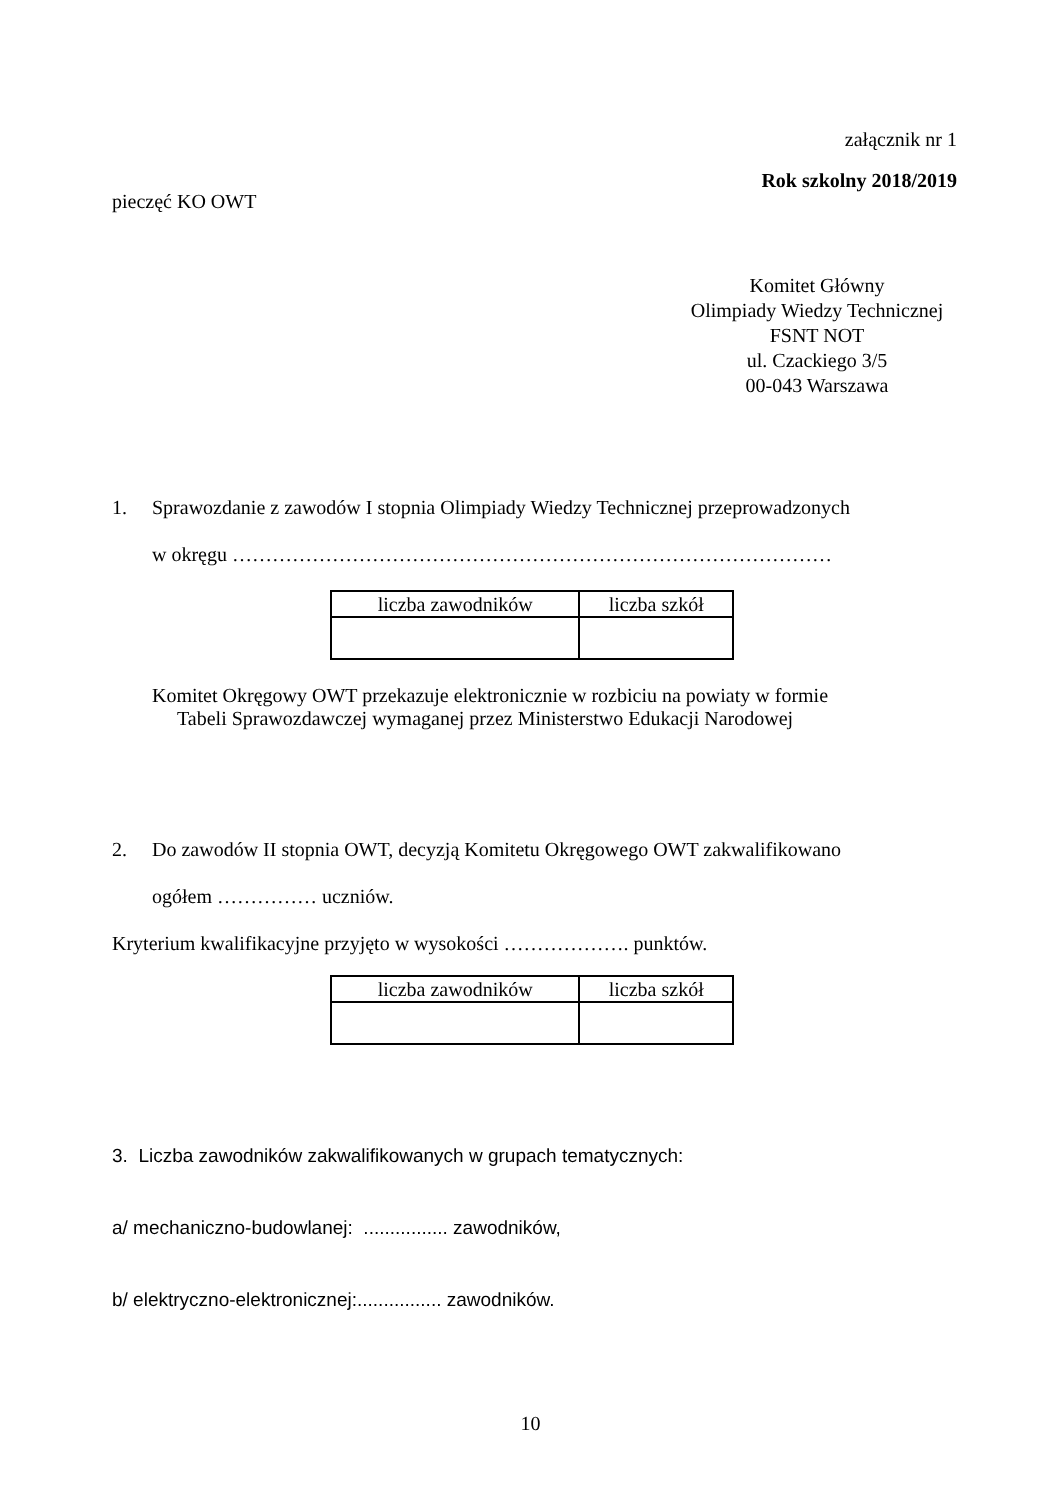załącznik nr 1
Rok szkolny 2018/2019
pieczęć KO OWT
Komitet Główny
Olimpiady Wiedzy Technicznej
FSNT NOT
ul. Czackiego 3/5
00-043 Warszawa
1. Sprawozdanie z zawodów I stopnia Olimpiady Wiedzy Technicznej przeprowadzonych
w okręgu ………………………………………………………………………………
| liczba zawodników | liczba szkół |
Komitet Okręgowy OWT przekazuje elektronicznie w rozbiciu na powiaty w formie
Tabeli Sprawozdawczej wymaganej przez Ministerstwo Edukacji Narodowej
2. Do zawodów II stopnia OWT, decyzją Komitetu Okręgowego OWT zakwalifikowano
ogółem …………… uczniów.
Kryterium kwalifikacyjne przyjęto w wysokości ………………. punktów.
| liczba zawodników | liczba szkół |
3. Liczba zawodników zakwalifikowanych w grupach tematycznych:
a/ mechaniczno-budowlanej: ................ zawodników,
b/ elektryczno-elektronicznej:................ zawodników.
10